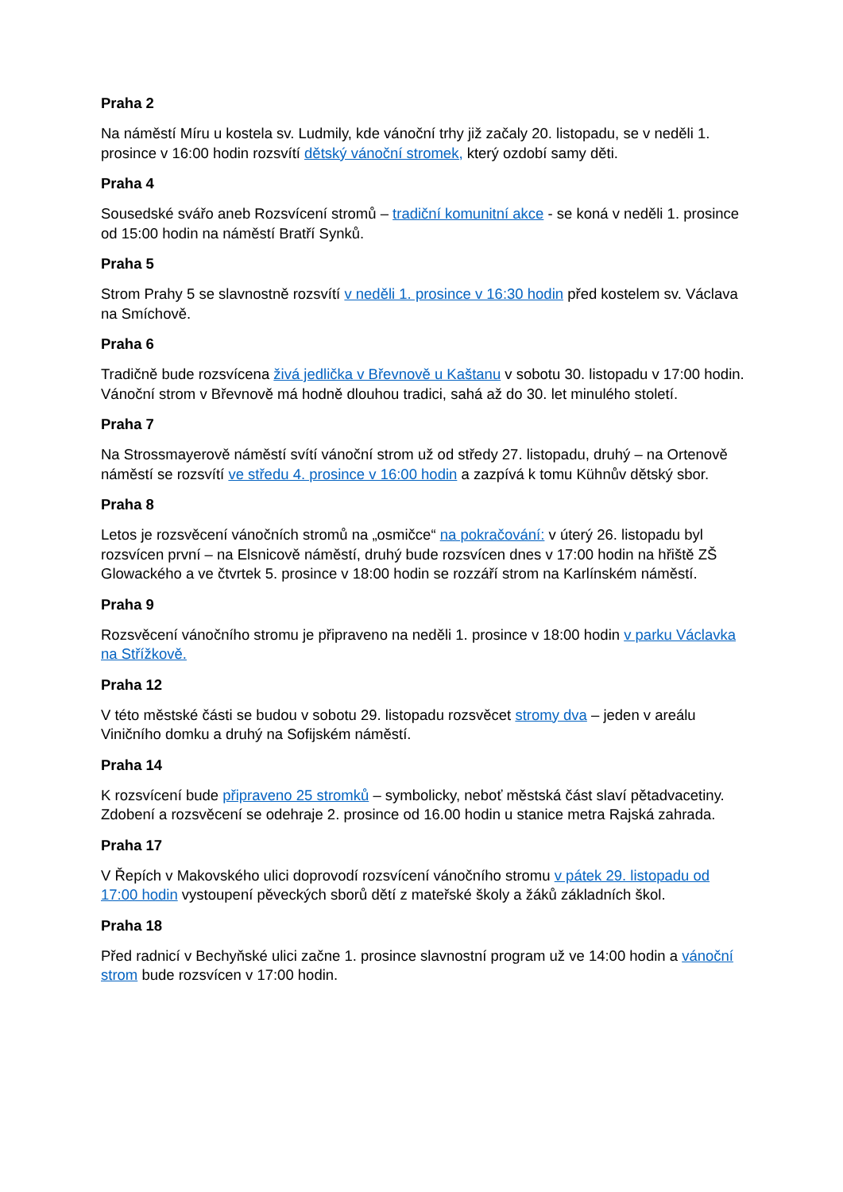Praha 2
Na náměstí Míru u kostela sv. Ludmily, kde vánoční trhy již začaly 20. listopadu, se v neděli 1. prosince v 16:00 hodin rozsvítí dětský vánoční stromek, který ozdobí samy děti.
Praha 4
Sousedské svářo aneb Rozsvícení stromů – tradiční komunitní akce - se koná v neděli 1. prosince od 15:00 hodin na náměstí Bratří Synků.
Praha 5
Strom Prahy 5 se slavnostně rozsvítí v neděli 1. prosince v 16:30 hodin před kostelem sv. Václava na Smíchově.
Praha 6
Tradičně bude rozsvícena živá jedlička v Břevnově u Kaštanu v sobotu 30. listopadu v 17:00 hodin. Vánoční strom v Břevnově má hodně dlouhou tradici, sahá až do 30. let minulého století.
Praha 7
Na Strossmayerově náměstí svítí vánoční strom už od středy 27. listopadu, druhý – na Ortenově náměstí se rozsvítí ve středu 4. prosince v 16:00 hodin a zazpívá k tomu Kühnův dětský sbor.
Praha 8
Letos je rozsvěcení vánočních stromů na „osmičce“ na pokračování: v úterý 26. listopadu byl rozsvícen první – na Elsnicově náměstí, druhý bude rozsvícen dnes v 17:00 hodin na hřiště ZŠ Glowackého a ve čtvrtek 5. prosince v 18:00 hodin se rozzáří strom na Karlínském náměstí.
Praha 9
Rozsvěcení vánočního stromu je připraveno na neděli 1. prosince v 18:00 hodin v parku Václavka na Střížkově.
Praha 12
V této městské části se budou v sobotu 29. listopadu rozsvěcet stromy dva – jeden v areálu Viničního domku a druhý na Sofijském náměstí.
Praha 14
K rozsvícení bude připraveno 25 stromků – symbolicky, neboť městská část slaví pětadvacetiny. Zdobení a rozsvěcení se odehraje 2. prosince od 16.00 hodin u stanice metra Rajská zahrada.
Praha 17
V Řepích v Makovského ulici doprovodí rozsvícení vánočního stromu v pátek 29. listopadu od 17:00 hodin vystoupení pěveckých sborů dětí z mateřské školy a žáků základních škol.
Praha 18
Před radnicí v Bechyňské ulici začne 1. prosince slavnostní program už ve 14:00 hodin a vánoční strom bude rozsvícen v 17:00 hodin.